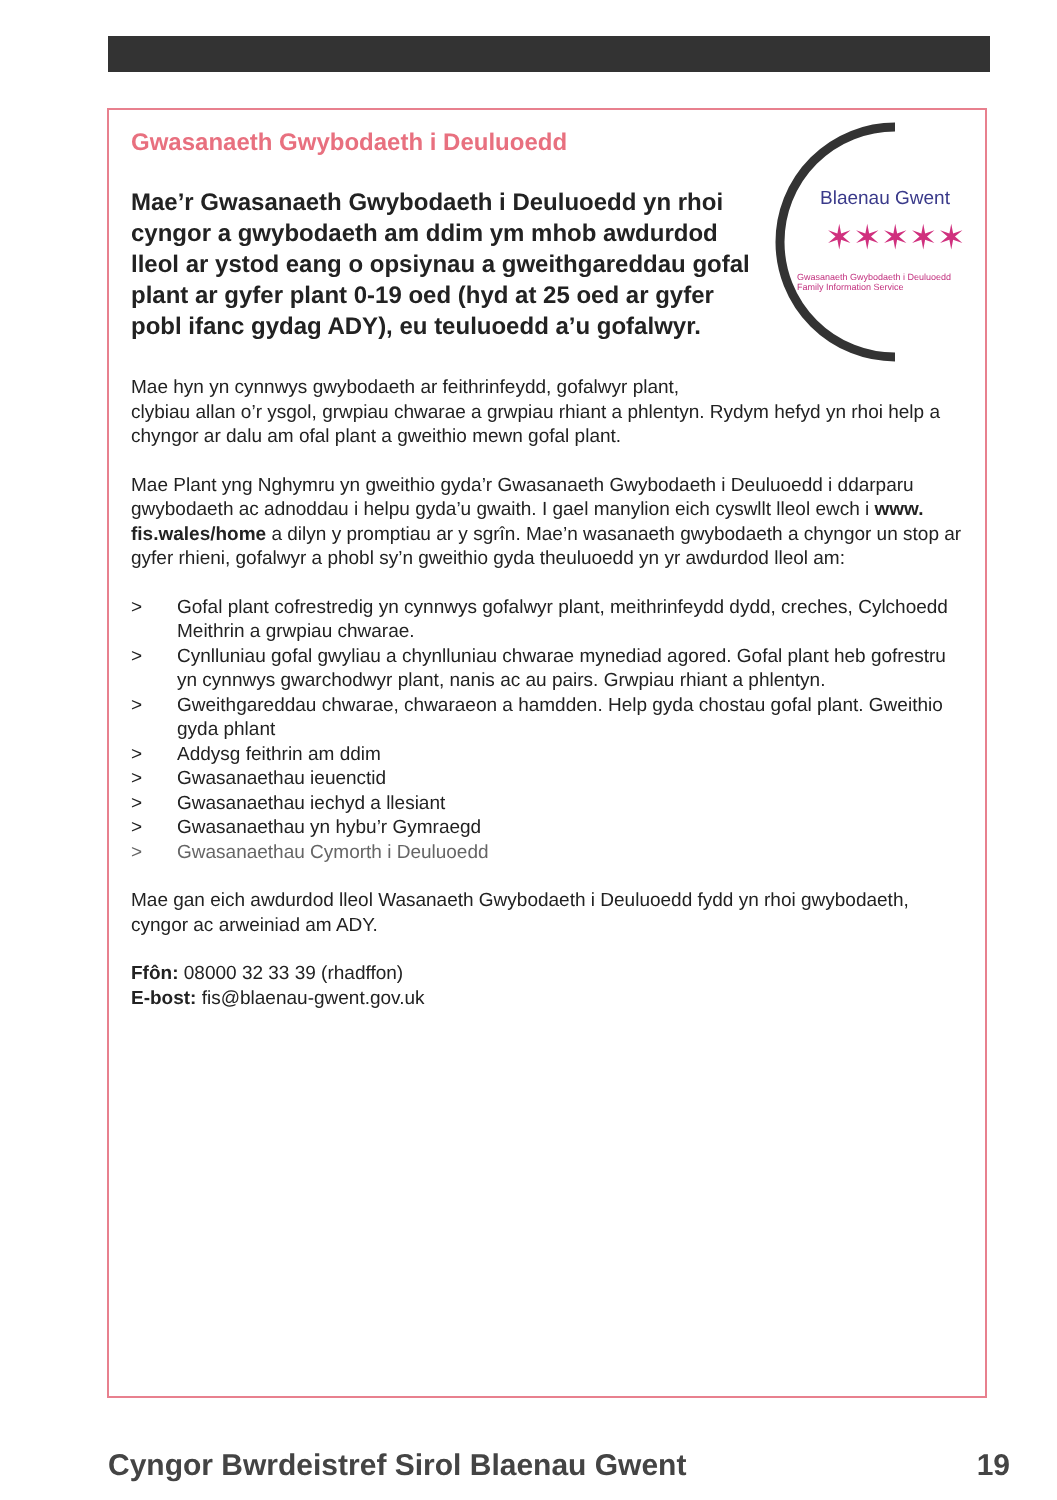Blaenau Gwent
✶✶✶✶✶
Gwasanaeth Gwybodaeth i Deuluoedd
Family Information Service
Gwasanaeth Gwybodaeth i Deuluoedd
Mae’r Gwasanaeth Gwybodaeth i Deuluoedd yn rhoi cyngor a gwybodaeth am ddim ym mhob awdurdod lleol ar ystod eang o opsiynau a gweithgareddau gofal plant ar gyfer plant 0-19 oed (hyd at 25 oed ar gyfer pobl ifanc gydag ADY), eu teuluoedd a’u gofalwyr.
Mae hyn yn cynnwys gwybodaeth ar feithrinfeydd, gofalwyr plant,
clybiau allan o’r ysgol, grwpiau chwarae a grwpiau rhiant a phlentyn. Rydym hefyd yn rhoi help a chyngor ar dalu am ofal plant a gweithio mewn gofal plant.
Mae Plant yng Nghymru yn gweithio gyda’r Gwasanaeth Gwybodaeth i Deuluoedd i ddarparu gwybodaeth ac adnoddau i helpu gyda’u gwaith. I gael manylion eich cyswllt lleol ewch i www. fis.wales/home a dilyn y promptiau ar y sgrîn. Mae’n wasanaeth gwybodaeth a chyngor un stop ar gyfer rhieni, gofalwyr a phobl sy’n gweithio gyda theuluoedd yn yr awdurdod lleol am:
> Gofal plant cofrestredig yn cynnwys gofalwyr plant, meithrinfeydd dydd, creches, Cylchoedd Meithrin a grwpiau chwarae.
> Cynlluniau gofal gwyliau a chynlluniau chwarae mynediad agored. Gofal plant heb gofrestru yn cynnwys gwarchodwyr plant, nanis ac au pairs. Grwpiau rhiant a phlentyn.
> Gweithgareddau chwarae, chwaraeon a hamdden. Help gyda chostau gofal plant. Gweithio gyda phlant
> Addysg feithrin am ddim
> Gwasanaethau ieuenctid
> Gwasanaethau iechyd a llesiant
> Gwasanaethau yn hybu’r Gymraegd
> Gwasanaethau Cymorth i Deuluoedd
Mae gan eich awdurdod lleol Wasanaeth Gwybodaeth i Deuluoedd fydd yn rhoi gwybodaeth, cyngor ac arweiniad am ADY.
Ffôn: 08000 32 33 39 (rhadffon)
E-bost: fis@blaenau-gwent.gov.uk
Cyngor Bwrdeistref Sirol Blaenau Gwent 19